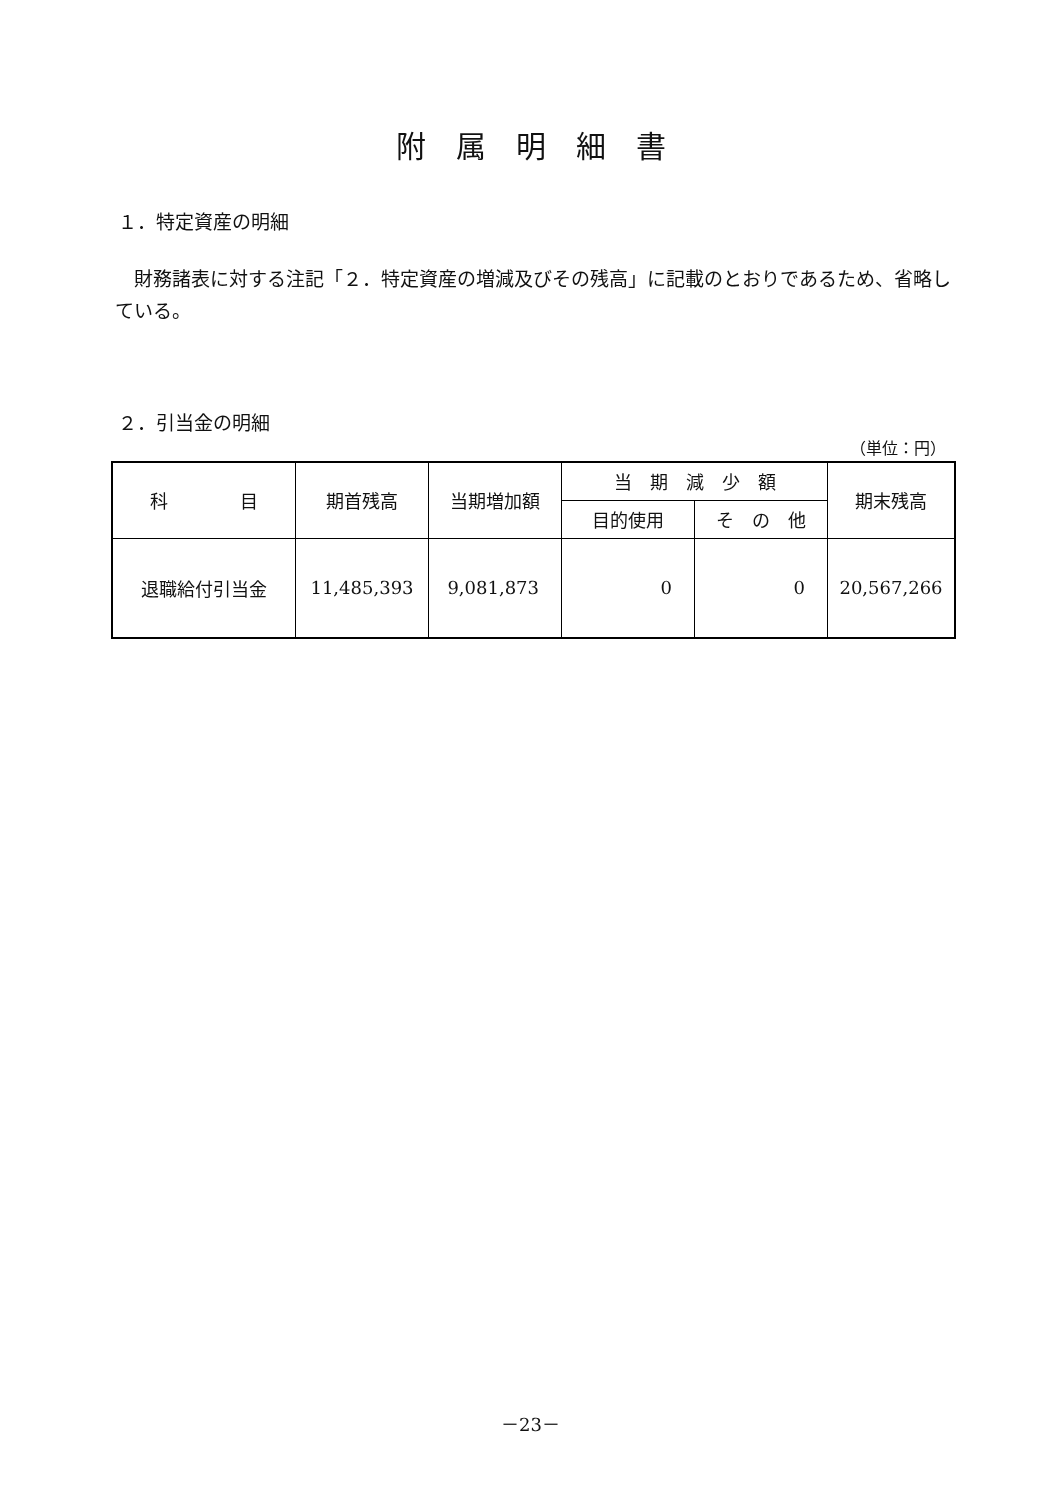附属明細書
１．特定資産の明細
　財務諸表に対する注記「２．特定資産の増減及びその残高」に記載のとおりであるため、省略している。
２．引当金の明細
（単位：円）
| 科 目 | 期首残高 | 当期増加額 | 当 期 減 少 額 | | 期末残高 |
| --- | --- | --- | --- | --- | --- |
| | | | 目的使用 | そ の 他 | |
| 退職給付引当金 | 11,485,393 | 9,081,873 | 0 | 0 | 20,567,266 |
－23－